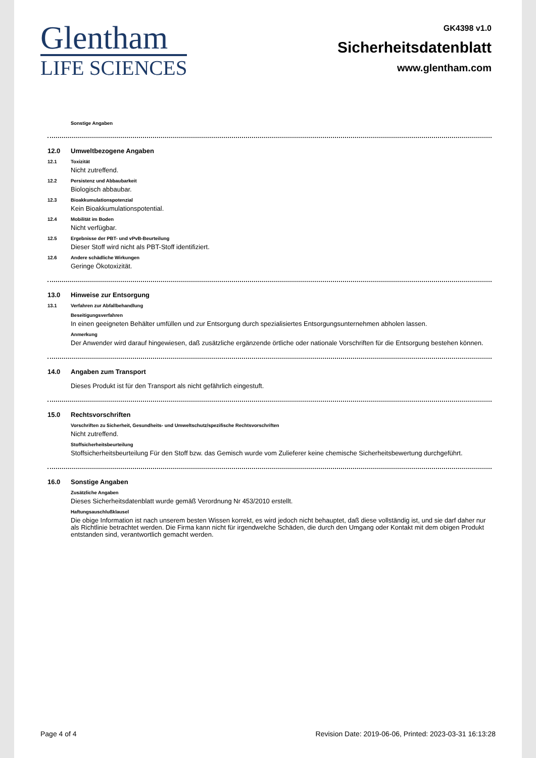Glentham
LIFE SCIENCES
GK4398 v1.0
Sicherheitsdatenblatt
www.glentham.com
Sonstige Angaben
12.0 Umweltbezogene Angaben
12.1 Toxizität
Nicht zutreffend.
12.2 Persistenz und Abbaubarkeit
Biologisch abbaubar.
12.3 Bioakkumulationspotenzial
Kein Bioakkumulationspotential.
12.4 Mobilität im Boden
Nicht verfügbar.
12.5 Ergebnisse der PBT- und vPvB-Beurteilung
Dieser Stoff wird nicht als PBT-Stoff identifiziert.
12.6 Andere schädliche Wirkungen
Geringe Ökotoxizität.
13.0 Hinweise zur Entsorgung
13.1 Verfahren zur Abfallbehandlung
Beseitigungsverfahren
In einen geeigneten Behälter umfüllen und zur Entsorgung durch spezialisiertes Entsorgungsunternehmen abholen lassen.
Anmerkung
Der Anwender wird darauf hingewiesen, daß zusätzliche ergänzende örtliche oder nationale Vorschriften für die Entsorgung bestehen können.
14.0 Angaben zum Transport
Dieses Produkt ist für den Transport als nicht gefährlich eingestuft.
15.0 Rechtsvorschriften
Vorschriften zu Sicherheit, Gesundheits- und Umweltschutz/spezifische Rechtsvorschriften
Nicht zutreffend.
Stoffsicherheitsbeurteilung
Stoffsicherheitsbeurteilung Für den Stoff bzw. das Gemisch wurde vom Zulieferer keine chemische Sicherheitsbewertung durchgeführt.
16.0 Sonstige Angaben
Zusätzliche Angaben
Dieses Sicherheitsdatenblatt wurde gemäß Verordnung Nr 453/2010 erstellt.
Haftungsauschlußklausel
Die obige Information ist nach unserem besten Wissen korrekt, es wird jedoch nicht behauptet, daß diese vollständig ist, und sie darf daher nur als Richtlinie betrachtet werden. Die Firma kann nicht für irgendwelche Schäden, die durch den Umgang oder Kontakt mit dem obigen Produkt entstanden sind, verantwortlich gemacht werden.
Page 4 of 4 Revision Date: 2019-06-06, Printed: 2023-03-31 16:13:28